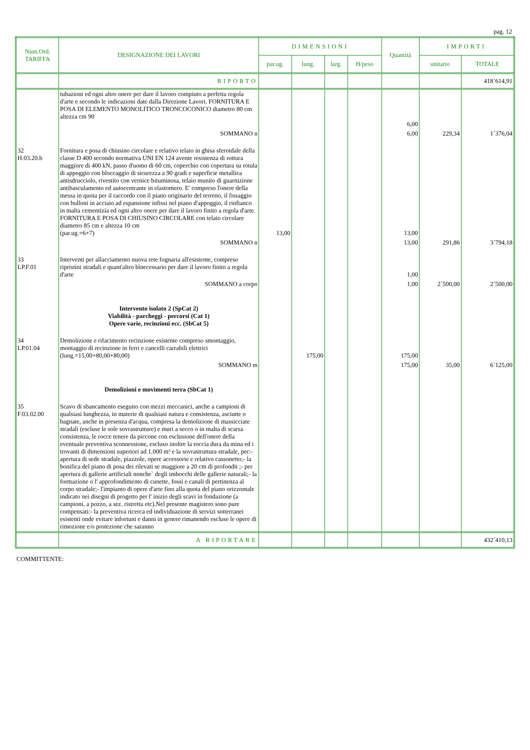pag. 12
| Num.Ord. TARIFFA | DESIGNAZIONE DEI LAVORI | DIMENSIONI | | | | Quantità | IMPORTI | |
| --- | --- | --- | --- | --- | --- | --- | --- | --- |
| | | par.ug. | lung. | larg. | H/peso | | unitario | TOTALE |
| | RIPORTO | | | | | | | 418´614,91 |
| | tubazioni ed ogni altro onere per dare il lavoro compiuto a perfetta regola d'arte e secondo le indicazioni date dalla Direzione Lavori. FORNITURA E POSA DI ELEMENTO MONOLITICO TRONCOCONICO diametro 80 cm altezza cm 90 | | | | | 6,00 | | |
| | SOMMANO n | | | | | 6,00 | 229,34 | 1´376,04 |
| 32 H.03.20.b | Fornitura e posa di chiusino circolare e relativo telaio in ghisa sferoidale della classe D 400 secondo normativa UNI EN 124 avente resistenza di rottura maggiore di 400 kN, passo d'uomo di 60 cm, coperchio con copertura su rotula di appoggio con bloccaggio di sicurezza a 90 gradi e superficie metallica antisdrucciolo, rivestito con vernice bituminosa, telaio munito di guarnizione antibasculamento ed autocentrante in elastomero. E' compreso l'onere della messa in quota per il raccordo con il piano originario del terreno, il fissaggio con bulloni in acciaio ad espansione infissi nel piano d'appoggio, il rinfianco in malta cementizia ed ogni altro onere per dare il lavoro finito a regola d'arte. FORNITURA E POSA DI CHIUSINO CIRCOLARE con telaio circolare diametro 85 cm e altezza 10 cm (par.ug.=6+7) | 13,00 | | | | 13,00 | | |
| | SOMMANO n | | | | | 13,00 | 291,86 | 3´794,18 |
| 33 LP.F.01 | Interventi per allacciamento nuova rete fognaria all'esistente, compreso ripristini stradali e quant'altro bìnecessario per dare il lavoro finito a regola d'arte | | | | | 1,00 | | |
| | SOMMANO a corpo | | | | | 1,00 | 2´500,00 | 2´500,00 |
| | Intervento isolato 2 (SpCat 2) Viabilità - parcheggi - percorsi (Cat 1) Opere varie, recinzioni ecc. (SbCat 5) | | | | | | | |
| 34 LP.01.04 | Demolizione e rifacimento recinzione esistente compreso smontaggio, montaggio di recinzione in ferri e cancelli carrabili elettrici (lung.=15,00+80,00+80,00) | | 175,00 | | | 175,00 | | |
| | SOMMANO m | | | | | 175,00 | 35,00 | 6´125,00 |
| | Demolizioni e movimenti terra (SbCat 1) | | | | | | | |
| 35 F.03.02.00 | Scavo di sbancamento eseguito con mezzi meccanici, anche a campioni di qualsiasi lunghezza, in materie di qualsiasi natura e consistenza, asciutte o bagnate, anche in presenza d'acqua, compresa la demolizione di massicciate stradali (escluse le sole sovrastrutture) e muri a secco o in malta di scarsa consistenza, le rocce tenere da piccone con esclusione dell'onere della eventuale preventiva sconnessione, escluso inoltre la roccia dura da mina ed i trovanti di dimensioni superiori ad 1,000 m³ e la sovrastruttura stradale, per:- apertura di sede stradale, piazzole, opere accessorie e relativo cassonetto;- la bonifica del piano di posa dei rilevati se maggiore a 20 cm di profondit ;- per apertura di gallerie artificiali nonche` degli imbocchi delle gallerie naturali;- la formazione o l' approfondimento di cunette, fossi e canali di pertinenza al corpo stradale;- l'impianto di opere d'arte fino alla quota del piano orizzontale indicato nei disegni di progetto per l' inizio degli scavi in fondazione (a campioni, a pozzo, a sez. ristretta etc).Nel presente magistero sono pure compensati:- la preventiva ricerca ed individuazione di servizi sotterranei esistenti onde evitare infortuni e danni in genere rimanendo escluse le opere di rimozione e/o protezione che saranno | | | | | | | |
| | A RIPORTARE | | | | | | | 432´410,13 |
COMMITTENTE: